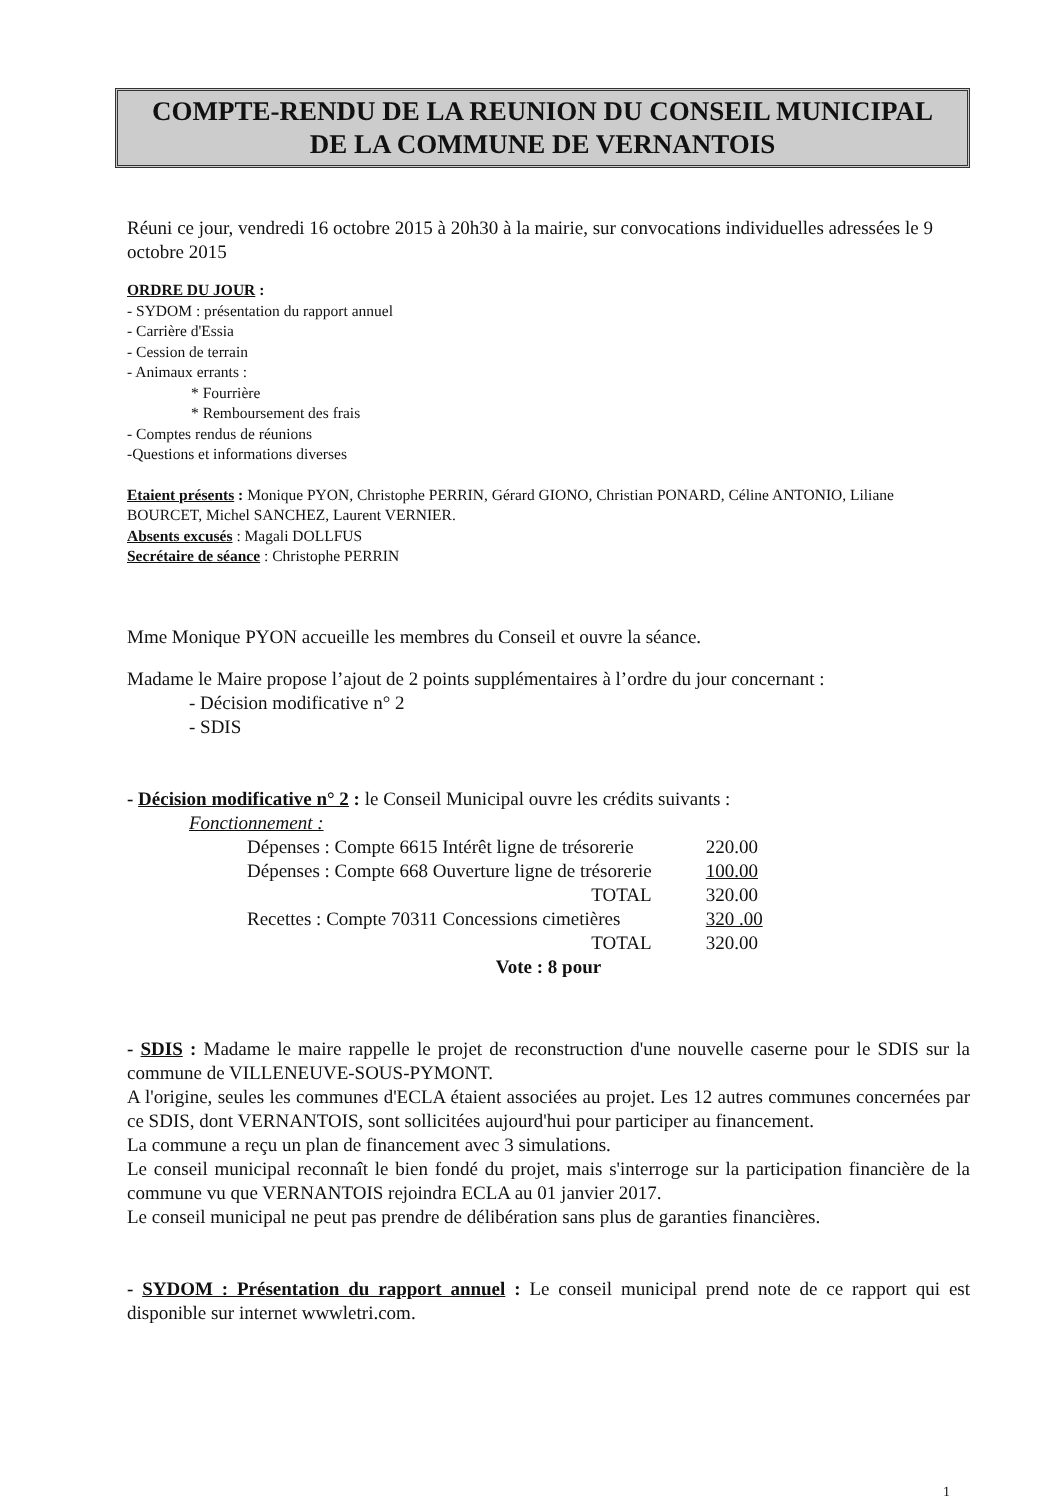COMPTE-RENDU DE LA REUNION DU CONSEIL MUNICIPAL
DE LA COMMUNE DE VERNANTOIS
Réuni ce jour, vendredi 16 octobre 2015 à 20h30 à la mairie, sur convocations individuelles adressées le 9 octobre 2015
ORDRE DU JOUR :
- SYDOM : présentation du rapport annuel
- Carrière d'Essia
- Cession de terrain
- Animaux errants :
* Fourrière
* Remboursement des frais
- Comptes rendus de réunions
-Questions et informations diverses
Etaient présents : Monique PYON, Christophe PERRIN, Gérard GIONO, Christian PONARD, Céline ANTONIO, Liliane BOURCET, Michel SANCHEZ, Laurent VERNIER.
Absents excusés : Magali DOLLFUS
Secrétaire de séance : Christophe PERRIN
Mme Monique PYON accueille les membres du Conseil et ouvre la séance.
Madame le Maire propose l’ajout de 2 points supplémentaires à l’ordre du jour concernant :
- Décision modificative n° 2
- SDIS
- Décision modificative n° 2 : le Conseil Municipal ouvre les crédits suivants :
Fonctionnement :
| Dépenses : Compte 6615 Intérêt ligne de trésorerie | 220.00 |
| Dépenses : Compte 668 Ouverture ligne de trésorerie | 100.00 |
| TOTAL | 320.00 |
| Recettes : Compte 70311 Concessions cimetières | 320 .00 |
| TOTAL | 320.00 |
Vote : 8 pour
- SDIS : Madame le maire rappelle le projet de reconstruction d'une nouvelle caserne pour le SDIS sur la commune de VILLENEUVE-SOUS-PYMONT.
A l'origine, seules les communes d'ECLA étaient associées au projet. Les 12 autres communes concernées par ce SDIS, dont VERNANTOIS, sont sollicitées aujourd'hui pour participer au financement.
La commune a reçu un plan de financement avec 3 simulations.
Le conseil municipal reconnaît le bien fondé du projet, mais s'interroge sur la participation financière de la commune vu que VERNANTOIS rejoindra ECLA au 01 janvier 2017.
Le conseil municipal ne peut pas prendre de délibération sans plus de garanties financières.
- SYDOM : Présentation du rapport annuel : Le conseil municipal prend note de ce rapport qui est disponible sur internet wwwletri.com.
1